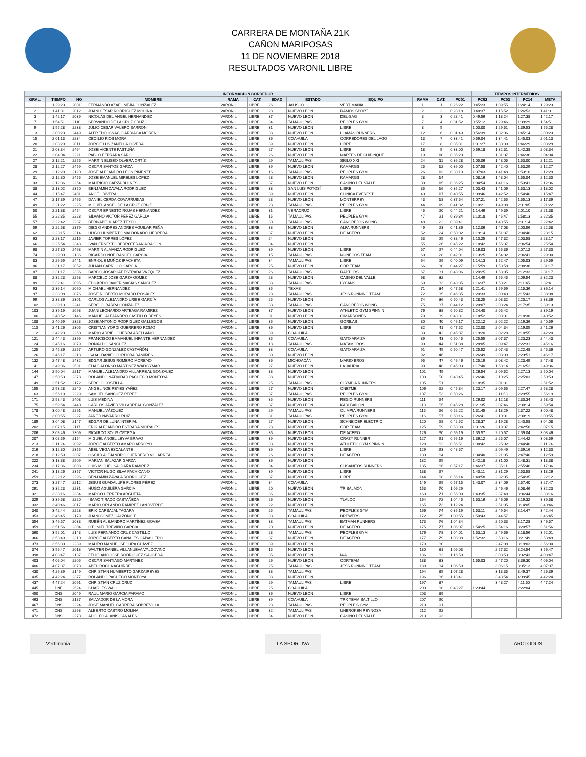CARRERA DE MONTAÑA 21K
CAÑON MARIPOSAS
11 DE NOVIEMBRE 2018
RESULTADOS VARONIL LIBRE
| INFORMACION CORREDOR | | | | | | | | | | | | TIEMPOS INTERMEDIOS | | | |
| --- | --- | --- | --- | --- | --- | --- | --- | --- | --- | --- | --- | --- | --- | --- | --- |
| GRAL. | TIEMPO | NO | NOMBRE | RAMA | CAT. | EDAD | ESTADO | EQUIPO | RAMA | CAT. | PC01 | PC02 | PC03 | PC14 | META |
| 1 | 1:29:23 | 2001 | FERNANDO AZAEL MEJIA GONZALEZ | VARONIL | LIBRE | 26 | JALISCO | VERTIMANIA | 1 | 1 | 0:26:22 | 0:45:23 | 1:09:55 | 1:24:14 | 1:29:23 |
| 2 | 1:41:31 | 2012 | JUAN CESAR RODRIGUEZ MOLINA | VARONIL | LIBRE | 28 | NUEVO LEÓN | RAMOS SPORT | 2 | 2 | 0:28:18 | 0:48:37 | 1:15:52 | 1:26:53 | 1:41:31 |
| 3 | 1:42:17 | 2039 | NICOLÁS DEL ÁNGEL HERNANDEZ | VARONIL | LIBRE | 37 | NUEVO LEÓN | DEL-SAG | 3 | 3 | 0:28:41 | 0:49:56 | 1:18:24 | 1:27:38 | 1:42:17 |
| 7 | 1:54:51 | 2110 | SERVANDO DE LA CRUZ CRUZ | VARONIL | LIBRE | 34 | TAMAULIPAS | PEOPLES GYM | 7 | 4 | 0:31:52 | 0:55:12 | 1:29:46 | 1:39:29 | 1:54:51 |
| 9 | 1:55:28 | 2238 | JULIO CESAR VALERO BARRON | VARONIL | LIBRE | 31 | NUEVO LEÓN | LIBRE | 8 | 5 | | 1:00:00 | 1:29:51 | 1:39:53 | 1:55:28 |
| 13 | 2:00:23 | 2449 | ALFREDO IGNACIO ARRIAGA MORENO | VARONIL | LIBRE | 38 | NUEVO LEÓN | LLAMAS RUNNERS | 12 | 6 | 0:31:49 | 0:56:39 | 1:32:06 | 1:45:14 | 2:00:23 |
| 15 | 2:01:13 | 2234 | CECILIO RIOS MORA | VARONIL | LIBRE | 36 | COAHUILA | CORREDORES DEL LAGO | 13 | 7 | 0:33:41 | 0:59:04 | 1:34:41 | 1:45:03 | 2:01:13 |
| 20 | 2:03:29 | 2011 | JORGE LUS ZANELLA OLVERA | VARONIL | LIBRE | 39 | NUEVO LEÓN | LIBRE | 17 | 8 | 0:35:31 | 1:01:27 | 1:33:39 | 1:46:29 | 2:03:29 |
| 21 | 2:03:34 | 2464 | JOSE VICENTE PASTUÑA | VARONIL | LIBRE | 27 | NUEVO LEÓN | LIBRE | 18 | 9 | 0:33:00 | 0:59:18 | 1:32:31 | 1:42:38 | 2:03:34 |
| 22 | 2:04:04 | 2221 | PABLO FERRARA SARO | VARONIL | LIBRE | 26 | NUEVO LEÓN | MARTES DE CHIPINQUE | 19 | 10 | 0:35:20 | | 1:31:37 | 1:46:36 | 2:04:04 |
| 27 | 2:12:21 | 2255 | MARTIN ELISEO OLVERA ORTÍZ | VARONIL | LIBRE | 29 | TAMAULIPAS | SIGLO XXI | 24 | 11 | 0:36:28 | 1:05:06 | 1:43:05 | 1:53:00 | 2:12:21 |
| 28 | 2:12:27 | 2459 | OSCAR SANTOS GARZA | VARONIL | LIBRE | 39 | NUEVO LEÓN | KAMARGS | 25 | 12 | 0:39:00 | 1:07:58 | 1:42:40 | 1:53:29 | 2:12:27 |
| 29 | 2:12:29 | 2120 | JOSE ALEJANDRO LEON PIMENTEL | VARONIL | LIBRE | 16 | TAMAULIPAS | PEOPLES GYM | 26 | 13 | 0:38:19 | 1:07:03 | 1:41:48 | 1:53:16 | 2:12:29 |
| 31 | 2:12:30 | 2455 | JOSE EMANUEL MIRELES LÓPEZ | VARONIL | LIBRE | 28 | NUEVO LEÓN | KAMARGS | 28 | 14 | | 1:08:16 | 1:43:04 | 1:55:04 | 2:12:30 |
| 33 | 2:12:36 | 2254 | MAURICIO GARZA BULNES | VARONIL | LIBRE | 37 | NUEVO LEÓN | CASINO DEL VALLE | 30 | 15 | 0:36:25 | 1:04:54 | 1:41:16 | 1:53:41 | 2:12:36 |
| 38 | 2:13:02 | 2350 | BENJAMIN ZAVALA RODRIGUEZ | VARONIL | LIBRE | 38 | SAN LUIS POTOSÍ | LIBRE | 35 | 16 | 0:35:27 | 1:03:43 | 1:41:06 | 1:53:13 | 2:13:02 |
| 44 | 2:15:47 | 2401 | ANGEL RIVERA | VARONIL | LIBRE | 39 | NUEVO LEÓN | CLINICA EVEREST | 40 | 17 | 0:40:55 | 1:09:46 | 1:42:52 | 1:54:40 | 2:15:47 |
| 47 | 2:17:39 | 2465 | DANIEL CERDA COVARRUBIAS | VARONIL | LIBRE | 28 | NUEVO LEÓN | MONTERREY | 43 | 18 | 0:37:54 | 1:07:21 | 1:42:55 | 1:55:13 | 2:17:39 |
| 49 | 2:21:22 | 2225 | MIGUEL ANGEL DE LA CRUZ CRUZ | VARONIL | LIBRE | 28 | TAMAULIPAS | PEOPLES GYM | 44 | 19 | 0:41:32 | 1:10:21 | 1:49:08 | 2:01:05 | 2:21:22 |
| 50 | 2:21:38 | 2454 | OSCAR ERNESTO ROJAS HERNANDEZ | VARONIL | LIBRE | 31 | VERACRUZ | LIBRE | 45 | 20 | 0:44:21 | 1:14:46 | 1:49:39 | 2:01:10 | 2:21:38 |
| 55 | 2:22:35 | 2228 | SILVANO VICTOR PEREZ GARCIA | VARONIL | LIBRE | 15 | TAMAULIPAS | PEOPLES GYM | 47 | 21 | 0:39:34 | 1:10:18 | 1:45:47 | 1:58:13 | 2:22:35 |
| 57 | 2:22:42 | 2237 | BERNABE JUAREZ TEXCO | VARONIL | LIBRE | 30 | TAMAULIPAS | CANGREJOS WONG | 48 | 22 | 0:39:41 | | 1:48:55 | 2:01:14 | 2:22:42 |
| 59 | 2:22:58 | 2379 | DIEGO ANDRES ANDRES AGUILAR PEÑA | VARONIL | LIBRE | 33 | NUEVO LEÓN | ALFA RUNNERS | 49 | 23 | 0:41:36 | 1:12:06 | 1:47:08 | 2:00:56 | 2:22:58 |
| 62 | 2:23:15 | 2314 | HUGO HUMBERTO MALDONADO HERRERA | VARONIL | LIBRE | 37 | NUEVO LEÓN | DE ACERO | 52 | 24 | 0:50:02 | 1:19:14 | 1:51:37 | 2:04:40 | 2:23:15 |
| 63 | 2:23:17 | 2215 | JAVIER TORRES LÓPEZ | VARONIL | LIBRE | 24 | NUEVO LEÓN | | 53 | 25 | 0:38:46 | 1:10:25 | 1:47:32 | 2:03:58 | 2:23:17 |
| 66 | 2:25:54 | 2348 | IVAN ERNESTO BERROTERAN ARAGON | VARONIL | LIBRE | 34 | NUEVO LEÓN | | 55 | 26 | 0:45:22 | 1:18:42 | 1:55:37 | 2:06:54 | 2:25:54 |
| 68 | 2:27:30 | 2463 | MARTIN ALMANZA RODRIGUEZ | VARONIL | LIBRE | 39 | NUEVO LEÓN | LIBRE | 57 | 27 | 0:44:04 | 1:16:03 | 1:55:36 | 2:07:12 | 2:27:30 |
| 74 | 2:29:00 | 2186 | RICARDO NOE RANGEL GARCÍA | VARONIL | LIBRE | 15 | TAMAULIPAS | MUNECOS TEAM | 60 | 28 | 0:42:01 | 1:13:25 | 1:54:02 | 2:06:41 | 2:29:00 |
| 83 | 2:29:59 | 2441 | ENRIQUE MUÑOZ IRACHETA | VARONIL | LIBRE | 34 | TAMAULIPAS | LIBRE | 64 | 29 | 0:40:09 | 1:14:13 | 1:52:47 | 2:05:03 | 2:29:59 |
| 86 | 2:31:17 | 2052 | JULIAN CARRILLO GARCIA | VARONIL | LIBRE | 25 | NUEVO LEÓN | ODR TEAM | 66 | 30 | 0:44:27 | 1:15:59 | 1:53:58 | 2:08:38 | 2:31:17 |
| 87 | 2:31:17 | 2336 | BARDO JOSAPHAT ESTRADA VAZQUEZ | VARONIL | LIBRE | 26 | TAMAULIPAS | RAPTORS | 67 | 31 | 0:48:06 | 1:20:25 | 1:58:05 | 2:12:33 | 2:31:17 |
| 88 | 2:32:23 | 2253 | MARCELO JOSE GARZA GOMEZ | VARONIL | LIBRE | 23 | NUEVO LEÓN | CASINO DEL VALLE | 68 | 32 | | 1:14:49 | 1:55:45 | 2:09:54 | 2:32:23 |
| 89 | 2:32:41 | 2095 | EDUARDO JAVIER MACIAS SANCHEZ | VARONIL | LIBRE | 38 | TAMAULIPAS | LYCANS | 69 | 33 | 0:43:35 | 1:16:37 | 1:58:21 | 2:11:45 | 2:32:41 |
| 93 | 2:36:14 | 2090 | MICHAEL HERNANDEZ | VARONIL | LIBRE | 35 | TEXAS | | 71 | 34 | 0:47:58 | 1:21:41 | 1:59:59 | 2:15:36 | 2:36:14 |
| 97 | 2:38:08 | 2076 | JOSE ROBERTO MORADO ROSALES | VARONIL | LIBRE | 28 | TAMAULIPAS | JESS RUNNING TEAM | 72 | 35 | 0:46:35 | 1:20:33 | 2:00:43 | 2:15:43 | 2:38:08 |
| 99 | 2:38:36 | 2301 | CARLOS ALEJANDRO URIBE GARCÍA | VARONIL | LIBRE | 25 | NUEVO LEÓN | | 74 | 36 | 0:50:43 | 1:28:25 | 2:08:32 | 2:20:17 | 2:38:36 |
| 102 | 2:39:13 | 2241 | SERGIO IBARRA GONZALEZ | VARONIL | LIBRE | 33 | TAMAULIPAS | CANGREJOS WONG | 75 | 37 | 0:44:12 | 1:20:07 | 2:03:24 | 2:17:35 | 2:39:13 |
| 103 | 2:39:19 | 2098 | JUAN LEONARDO ARTEAGA RAMIREZ | VARONIL | LIBRE | 37 | NUEVO LEÓN | ATHLETIC GYM SPINNIN | 76 | 38 | 0:50:32 | 1:24:40 | 2:05:42 | | 2:39:19 |
| 106 | 2:40:52 | 2146 | MANUEL ALEJANDRO CASTILLO REYES | VARONIL | LIBRE | 31 | NUEVO LEÓN | CIMARRONES | 79 | 39 | 0:43:31 | 1:18:52 | 2:03:31 | 2:18:38 | 2:40:52 |
| 108 | 2:40:59 | 2323 | JOSE ANTONIO RODRIGUEZ GALLEGOS | VARONIL | LIBRE | 35 | NUEVO LEÓN | GORILAS | 80 | 40 | 0:46:17 | 1:22:12 | 2:02:22 | 2:19:36 | 2:40:59 |
| 110 | 2:41:26 | 2305 | CRISTIAN YORDI GUERRERO ROMO | VARONIL | LIBRE | 36 | NUEVO LEÓN | LIBRE | 82 | 41 | 0:47:52 | 1:22:00 | 2:04:34 | 2:19:05 | 2:41:26 |
| 112 | 2:42:20 | 2260 | MARIO ADRIEL GUERRA ARELLANO | VARONIL | LIBRE | 39 | COAHUILA | | 83 | 42 | 0:45:37 | 1:19:20 | 2:02:28 | 2:18:55 | 2:42:20 |
| 121 | 2:44:43 | 2399 | FRANCISCO EMMANUEL INFANTE HERNANDEZ | VARONIL | LIBRE | 35 | COAHUILA | GATO ARAIZA | 89 | 43 | 0:50:45 | 1:25:55 | 2:07:37 | 2:23:23 | 2:44:43 |
| 124 | 2:45:16 | 2079 | RONALDO SÁNCHEZ | VARONIL | LIBRE | 18 | TAMAULIPAS | MATAMOROS | 90 | 44 | 0:51:38 | 1:28:05 | 2:09:47 | 2:22:31 | 2:45:16 |
| 125 | 2:45:36 | 2257 | ARTURO GONZÁLEZ CASTAÑÓN | VARONIL | LIBRE | 38 | COAHUILA | GATO ARAIZA | 91 | 45 | 0:50:47 | 1:25:52 | 2:07:43 | 2:22:48 | 2:45:36 |
| 126 | 2:46:17 | 2218 | ISAAC DANIEL CORDOBA RAMIRES | VARONIL | LIBRE | 30 | NUEVO LEÓN | | 92 | 46 | | 1:26:49 | 2:08:09 | 2:23:51 | 2:46:17 |
| 132 | 2:47:48 | 2432 | EDGAR JESUS ROMERO MORENO | VARONIL | LIBRE | 36 | MICHOACÁN | MARIO BROS | 95 | 47 | 0:46:46 | 1:25:19 | 2:08:42 | 2:23:49 | 2:47:48 |
| 141 | 2:49:36 | 2531 | ELIAS ALONSO MARTINEZ WADGYMAR | VARONIL | LIBRE | 27 | NUEVO LEÓN | LA JAURIA | 99 | 48 | 0:45:03 | 1:17:40 | 1:58:14 | 2:16:52 | 2:49:36 |
| 144 | 2:50:04 | 2217 | MANUEL ALEJANDRO VILLARREAL GONZALEZ | VARONIL | LIBRE | 33 | NUEVO LEÓN | | 101 | 49 | | 1:26:54 | 2:09:52 | 2:27:13 | 2:50:04 |
| 147 | 2:50:53 | 2378 | ROLANDO NATIVIDAD PACHECO MONTOYA | VARONIL | LIBRE | 38 | NUEVO LEÓN | | 103 | 50 | 0:48:45 | 1:26:46 | 2:10:25 | 2:25:03 | 2:50:53 |
| 149 | 2:51:52 | 2172 | SERGIO COSTILLA | VARONIL | LIBRE | 25 | TAMAULIPAS | OLYMPIA RUNNERS | 105 | 51 | | 1:18:35 | 2:01:31 | | 2:51:52 |
| 155 | 2:53:28 | 2240 | ANGEL NOE REYES YAÑEZ | VARONIL | LIBRE | 27 | NUEVO LEÓN | ONETME | 106 | 52 | 0:45:34 | 1:23:17 | 2:09:55 | 2:27:47 | 2:53:28 |
| 163 | 2:56:19 | 2229 | SAMUEL SANCHEZ PEREZ | VARONIL | LIBRE | 37 | TAMAULIPAS | PEOPLES GYM | 107 | 53 | 0:50:26 | | 2:11:53 | 2:29:55 | 2:56:19 |
| 171 | 2:58:43 | 2408 | LUIS MEDINA | VARONIL | LIBRE | 35 | NUEVO LEÓN | REGIO RUNNERS | 111 | 54 | | 1:26:02 | 2:12:18 | 2:30:34 | 2:58:43 |
| 175 | 2:59:54 | 2440 | CARLOS JAVIER VILLARREAL GONZALEZ | VARONIL | LIBRE | 37 | NUEVO LEÓN | KARI BAILON | 113 | 55 | 0:45:28 | 1:21:35 | 2:07:46 | 2:30:14 | 2:59:54 |
| 178 | 3:00:48 | 2291 | MANUEL VÁZQUEZ | VARONIL | LIBRE | 29 | TAMAULIPAS | OLIMPIA RUNNERS | 115 | 56 | 0:52:22 | 1:31:45 | 2:18:29 | 2:37:22 | 3:00:48 |
| 179 | 3:00:55 | 2227 | JARED NAVARRO RUIZ | VARONIL | LIBRE | 31 | TAMAULIPAS | PEOPLES GYM | 116 | 57 | 0:50:16 | 1:26:41 | 2:10:31 | 2:30:19 | 3:00:55 |
| 189 | 3:04:08 | 2147 | EDGAR DE LUNA INTERIAL | VARONIL | LIBRE | 27 | NUEVO LEÓN | SCHNEIDER ELECTRIC | 120 | 58 | 0:42:52 | 1:28:37 | 2:19:28 | 2:40:58 | 3:04:08 |
| 202 | 3:07:15 | 2117 | ERIK ALEJANDRO ESTRADA MORALES | VARONIL | LIBRE | 28 | NUEVO LEÓN | ODR TEAM | 125 | 59 | 0:53:38 | 1:31:26 | 2:19:37 | 2:42:58 | 3:07:15 |
| 206 | 3:08:46 | 2309 | RICARDO SOLIS ORTEGA | VARONIL | LIBRE | 35 | NUEVO LEÓN | DE ACERO | 126 | 60 | 0:56:19 | 1:35:57 | 2:20:57 | 2:39:04 | 3:08:46 |
| 207 | 3:08:59 | 2154 | MIGUEL ANGEL LEYVA BRAVO | VARONIL | LIBRE | 39 | NUEVO LEÓN | CRAZY RUNNER | 127 | 61 | 0:56:16 | 1:36:12 | 2:25:07 | 2:44:42 | 3:08:59 |
| 213 | 3:11:24 | 2092 | JORGE ALBERTO AMARO ARROYO | VARONIL | LIBRE | 33 | NUEVO LEÓN | ATHLETIC GYM SPINNIN | 128 | 62 | 0:56:51 | 1:38:42 | 2:25:02 | 2:44:46 | 3:11:24 |
| 216 | 3:12:30 | 2355 | ABEL VEGA ESCALANTE | VARONIL | LIBRE | 39 | NUEVO LEÓN | LIBRE | 129 | 63 | 0:48:57 | | 2:09:49 | 2:39:16 | 3:12:30 |
| 218 | 3:12:59 | 2307 | OSCAR ALEJANDRO GUERRERO VILLARREAL | VARONIL | LIBRE | 26 | NUEVO LEÓN | DE ACERO | 130 | 64 | | 1:34:40 | 2:21:05 | 2:47:40 | 3:12:59 |
| 222 | 3:13:38 | 2509 | MARIAN SALAZAR GARZA | VARONIL | LIBRE | 36 | NUEVO LEÓN | | 132 | 65 | | 1:42:18 | 2:31:00 | 2:48:31 | 3:13:38 |
| 234 | 3:17:36 | 2008 | LUIS MIGUEL SALDAÑA RAMIREZ | VARONIL | LIBRE | 34 | NUEVO LEÓN | GUSANITOS RUNNERS | 135 | 66 | 0:57:17 | 1:46:37 | 2:35:11 | 2:55:46 | 3:17:36 |
| 241 | 3:18:26 | 2357 | VICTOR HUGO SILVA PACHICANO | VARONIL | LIBRE | 39 | NUEVO LEÓN | LIBRE | 138 | 67 | | 1:40:11 | 2:31:29 | 2:53:58 | 3:18:26 |
| 259 | 3:22:12 | 2296 | BENJAMIN ZAVALA RODRIGUEZ | VARONIL | LIBRE | 37 | NUEVO LEÓN | LIBRE | 144 | 68 | 0:56:14 | 1:40:58 | 2:32:05 | 2:54:35 | 3:22:12 |
| 273 | 3:27:47 | 2212 | JESUS GUADALUPE FLORES PÉREZ | VARONIL | LIBRE | 34 | COAHUILA | | 149 | 69 | 0:57:15 | 1:43:07 | 2:34:06 | 2:57:40 | 3:27:47 |
| 291 | 3:32:23 | 2231 | HUGO AGUILERA GARCIA | VARONIL | LIBRE | 20 | NUEVO LEÓN | TRISALMON | 153 | 70 | 1:06:29 | | 2:46:46 | 3:08:46 | 3:32:23 |
| 321 | 3:38:16 | 2384 | MARCO HERRERA ARGUETA | VARONIL | LIBRE | 36 | NUEVO LEÓN | | 160 | 71 | 0:56:09 | 1:43:35 | 2:37:48 | 3:06:44 | 3:38:16 |
| 329 | 3:39:58 | 2220 | ISAAC TIRADO CASTAÑEDA | VARONIL | LIBRE | 26 | NUEVO LEÓN | TLALOC | 164 | 72 | 1:04:45 | 1:53:16 | 2:46:06 | 3:19:32 | 3:39:58 |
| 332 | 3:40:46 | 2017 | MARIO ORLANDO RAMIREZ LANDVERDE | VARONIL | LIBRE | 22 | NUEVO LEÓN | | 165 | 73 | 1:12:24 | | 2:51:05 | 3:14:05 | 3:40:46 |
| 340 | 3:42:44 | 2223 | ERIK CARBAJAL TAGARA | VARONIL | LIBRE | 25 | TAMAULIPAS | PEOPLE'S GYM | 166 | 74 | 0:35:19 | 1:53:11 | 2:49:54 | 3:14:47 | 3:42:44 |
| 353 | 3:46:45 | 2179 | JUAN GOMEZ CALZONCIT | VARONIL | LIBRE | 33 | COAHUILA | BREWERS | 172 | 75 | 1:00:55 | 1:50:43 | 2:44:57 | | 3:46:45 |
| 354 | 3:46:57 | 2033 | RUBÉN ALEJANDRO MARTÍNEZ GOVEA | VARONIL | LIBRE | 38 | TAMAULIPAS | BATMAN RUNNERS | 173 | 76 | 1:04:34 | | 2:50:33 | 3:17:28 | 3:46:57 |
| 359 | 3:51:56 | 2304 | OTONIEL TREVIÑO GARCIA | VARONIL | LIBRE | 20 | NUEVO LEÓN | DE ACERO | 175 | 77 | 1:06:07 | 1:54:25 | 2:54:16 | 3:20:57 | 3:51:56 |
| 360 | 3:52:01 | 2143 | LUIS FERNANDO CRUZ CASTILLO | VARONIL | LIBRE | 28 | TAMAULIPAS | PEOPLES GYM | 176 | 78 | 1:04:01 | 1:53:13 | 2:49:56 | 3:18:56 | 3:52:01 |
| 366 | 3:53:49 | 2310 | JORGE ALBERTO CANALES CABALLERO | VARONIL | LIBRE | 37 | NUEVO LEÓN | DE ACERO | 177 | 79 | 1:03:38 | 1:52:32 | 2:53:16 | 3:21:49 | 3:53:49 |
| 373 | 3:56:30 | 2239 | MAURO MANUEL SEGURA CHÁVEZ | VARONIL | LIBRE | 39 | NUEVO LEÓN | | 179 | 80 | | | 2:47:08 | 3:19:03 | 3:56:30 |
| 374 | 3:56:47 | 2018 | WALTER DANIEL VILLANUEVA VALDOVINO | VARONIL | LIBRE | 15 | NUEVO LEÓN | | 180 | 81 | 1:09:03 | | 2:57:32 | 3:24:54 | 3:56:47 |
| 398 | 4:03:47 | 2137 | FELICIANO JOSE RODRIGUEZ SAUCEDA | VARONIL | LIBRE | 35 | NUEVO LEÓN | N/A | 186 | 82 | 1:16:59 | | 3:03:53 | 3:32:43 | 4:03:47 |
| 403 | 4:06:04 | 2205 | OSCAR SANTIAGO MARTINEZ | VARONIL | LIBRE | 26 | NUEVO LEÓN | ODRTEAM | 188 | 83 | | 1:55:03 | 2:47:20 | 3:36:30 | 4:06:04 |
| 406 | 4:07:37 | 2078 | ABEL ROCHA AGUIRRE | VARONIL | LIBRE | 25 | TAMAULIPAS | JESS RUNNING TEAM | 189 | 84 | 1:06:59 | | 3:06:15 | 3:35:13 | 4:07:37 |
| 430 | 4:26:39 | 2149 | CHRISTIAN HUMBERTO GARZA REYES | VARONIL | LIBRE | 33 | TAMAULIPAS | | 194 | 85 | 1:07:28 | | 3:13:35 | 3:49:37 | 4:26:39 |
| 435 | 4:42:24 | 2377 | ROLANDO PACHECO MONTOYA | VARONIL | LIBRE | 38 | NUEVO LEÓN | | 196 | 86 | 1:18:41 | | 3:43:54 | 4:09:45 | 4:42:24 |
| 437 | 4:47:24 | 2091 | CHRISTIAN CRUZ CRUZ | VARONIL | LIBRE | 29 | TAMAULIPAS | LIBRE | 197 | 87 | | | 3:43:27 | 4:11:50 | 4:47:24 |
| 445 | DNF | 2524 | CHARLES WALL | VARONIL | LIBRE | 25 | COAHUILA | | 200 | 88 | 0:48:27 | 1:23:44 | | 2:22:04 | |
| 450 | DNS | 2049 | RAUL MARIO GARCIA PARAMO | VARONIL | LIBRE | 36 | NUEVO LEÓN | LIBRE | 203 | 89 | | | | | |
| 463 | DNS | 2187 | SALVADOR DE LA MORA | VARONIL | LIBRE | 39 | COAHUILA | TRX TEAM SALTILLO | 207 | 90 | | | | | |
| 467 | DNS | 2224 | JOSE MANUEL CARRERA SOBREVILLA | VARONIL | LIBRE | 28 | TAMAULIPAS | PEOPLE'S GYM | 210 | 91 | | | | | |
| 471 | DNS | 2268 | ALBERTO CASTRO MOLINA | VARONIL | LIBRE | 32 | TAMAULIPAS | UNBROKEN REYNOSA | 212 | 92 | | | | | |
| 472 | DNS | 2273 | ADOLFO ALANIS CANALES | VARONIL | LIBRE | 34 | NUEVO LEÓN | CASINO DEL VALLE | 213 | 93 | | | | | |
Vertimania LA SPORTIVA ARCTODUS